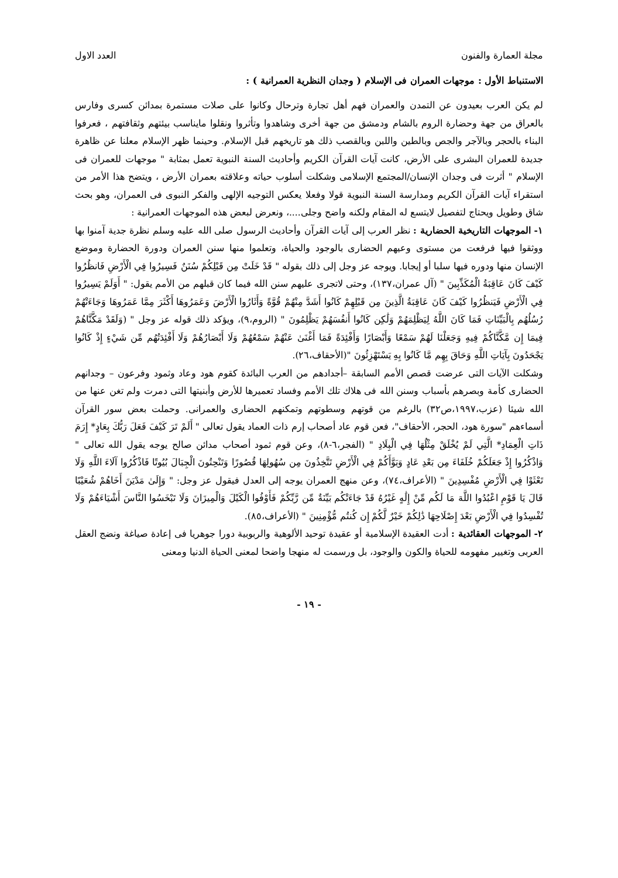مجلة العمارة والفنون العدد الاول
الاستنباط الأول : موجهات العمران فى الإسلام ( وجدان النظرية العمرانية ) :
لم يكن العرب بعيدون عن التمدن والعمران فهم أهل تجارة وترحال وكانوا على صلات مستمرة بمدائن كسرى وفارس بالعراق من جهة وحضارة الروم بالشام ودمشق من جهة أخرى وشاهدوا وتأثروا ونقلوا مايناسب بيئتهم وثقافتهم ، فعرفوا البناء بالحجر وبالآجر والجص وبالطين واللبن وبالقصب ذلك هو تاريخهم قبل الإسلام. وحينما ظهر الإسلام معلنا عن ظاهرة جديدة للعمران البشرى على الأرض، كانت آيات القرآن الكريم وأحاديث السنة النبوية تعمل بمثابة " موجهات للعمران فى الإسلام " أثرت فى وجدان الإنسان/المجتمع الإسلامى وشكلت أسلوب حياته وعلاقته بعمران الأرض ، ويتضح هذا الأمر من استقراء آيات القرآن الكريم ومدارسة السنة النبوية قولا وفعلا يعكس التوجيه الإلهى والفكر النبوى فى العمران، وهو بحث شاق وطويل ويحتاج لتفصيل لايتسع له المقام ولكنه واضح وجلى....، ونعرض لبعض هذه الموجهات العمرانية :
١- الموجهات التاريخية الحضارية : نظر العرب إلى آيات القرآن وأحاديث الرسول صلى الله عليه وسلم نظرة جدية آمنوا بها ووثقوا فيها فرفعت من مستوى وعيهم الحضارى بالوجود والحياة، وتعلموا منها سنن العمران ودورة الحضارة وموضع الإنسان منها ودوره فيها سلبا أو إيجابا. ويوجه عز وجل إلى ذلك بقوله " قَدْ خَلَتْ مِن قَبْلِكُمْ سُنَنٌ فَسِيرُوا فِي الْأَرْضِ فَانظُرُوا كَيْفَ كَانَ عَاقِبَةُ الْمُكَذِّبِينَ " (آل عمران،١٣٧)، وحتى لاتجرى عليهم سنن الله فيما كان قبلهم من الأمم يقول: " أَوَلَمْ يَسِيرُوا فِي الْأَرْضِ فَيَنظُرُوا كَيْفَ كَانَ عَاقِبَةُ الَّذِينَ مِن قَبْلِهِمْ كَانُوا أَشَدَّ مِنْهُمْ قُوَّةً وَأَثَارُوا الْأَرْضَ وَعَمَرُوهَا أَكْثَرَ مِمَّا عَمَرُوهَا وَجَاءَتْهُمْ رُسُلُهُم بِالْبَيِّنَاتِ فَمَا كَانَ اللَّهُ لِيَظْلِمَهُمْ وَلَٰكِن كَانُوا أَنفُسَهُمْ يَظْلِمُونَ " (الروم،٩)، ويؤكد ذلك قوله عز وجل " (وَلَقَدْ مَكَّنَّاهُمْ فِيمَا إِن مَّكَّنَّاكُمْ فِيهِ وَجَعَلْنَا لَهُمْ سَمْعًا وَأَبْصَارًا وَأَفْئِدَةً فَمَا أَغْنَىٰ عَنْهُمْ سَمْعُهُمْ وَلَا أَبْصَارُهُمْ وَلَا أَفْئِدَتُهُم مِّن شَيْءٍ إِذْ كَانُوا يَجْحَدُونَ بِآيَاتِ اللَّهِ وَحَاقَ بِهِم مَّا كَانُوا بِهِ يَسْتَهْزِئُونَ "(الأحقاف،٢٦).
وشكلت الآيات التى عرضت قصص الأمم السابقة –أجدادهم من العرب البائدة كقوم هود وعاد وثمود وفرعون – وجدانهم الحضارى كأمة وبصرهم بأسباب وسنن الله فى هلاك تلك الأمم وفساد تعميرها للأرض وأبنيتها التى دمرت ولم تغن عنها من الله شيئا (عزب،١٩٩٧،ص٣٢) بالرغم من قوتهم وسطوتهم وتمكنهم الحضارى والعمرانى. وحملت بعض سور القرآن أسماءهم "سورة هود، الحجر، الأحقاف"، فعن قوم عاد أصحاب إرم ذات العماد يقول تعالى " أَلَمْ تَرَ كَيْفَ فَعَلَ رَبُّكَ بِعَادٍ* إِرَمَ ذَاتِ الْعِمَادِ* الَّتِي لَمْ يُخْلَقْ مِثْلُهَا فِي الْبِلَادِ " (الفجر،٦-٨)، وعن قوم ثمود أصحاب مدائن صالح يوجه يقول الله تعالى " وَاذْكُرُوا إِذْ جَعَلَكُمْ خُلَفَاءَ مِن بَعْدِ عَادٍ وَبَوَّأَكُمْ فِي الْأَرْضِ تَتَّخِذُونَ مِن سُهُولِهَا قُصُورًا وَتَنْحِتُونَ الْجِبَالَ بُيُوتًا فَاذْكُرُوا آلَاءَ اللَّهِ وَلَا تَعْثَوْا فِي الْأَرْضِ مُفْسِدِينَ " (الأعراف،٧٤)، وعن منهج العمران يوجه إلى العدل فيقول عز وجل: " وَإِلَىٰ مَدْيَنَ أَخَاهُمْ شُعَيْبًا قَالَ يَا قَوْمِ اعْبُدُوا اللَّهَ مَا لَكُم مِّنْ إِلَٰهٍ غَيْرُهُ قَدْ جَاءَتْكُم بَيِّنَةٌ مِّن رَّبِّكُمْ فَأَوْفُوا الْكَيْلَ وَالْمِيزَانَ وَلَا تَبْخَسُوا النَّاسَ أَشْيَاءَهُمْ وَلَا تُفْسِدُوا فِي الْأَرْضِ بَعْدَ إِصْلَاحِهَا ذَٰلِكُمْ خَيْرٌ لَّكُمْ إِن كُنتُم مُّؤْمِنِينَ " (الأعراف،٨٥).
٢- الموجهات العقائدية : أدت العقيدة الإسلامية أو عقيدة توحيد الألوهية والربوبية دورا جوهريا فى إعادة صياغة ونضج العقل العربى وتغيير مفهومه للحياة والكون والوجود، بل ورسمت له منهجا واضحا لمعنى الحياة الدنيا ومعنى
- ١٩ -